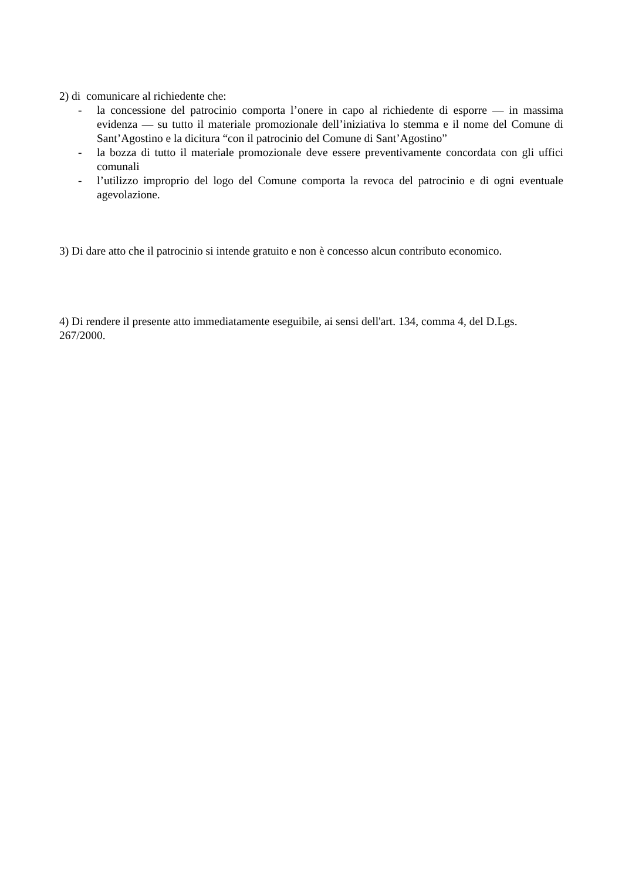2) di comunicare al richiedente che:
- la concessione del patrocinio comporta l’onere in capo al richiedente di esporre — in massima evidenza — su tutto il materiale promozionale dell’iniziativa lo stemma e il nome del Comune di Sant’Agostino e la dicitura “con il patrocinio del Comune di Sant’Agostino”
- la bozza di tutto il materiale promozionale deve essere preventivamente concordata con gli uffici comunali
- l’utilizzo improprio del logo del Comune comporta la revoca del patrocinio e di ogni eventuale agevolazione.
3) Di dare atto che il patrocinio si intende gratuito e non è concesso alcun contributo economico.
4) Di rendere il presente atto immediatamente eseguibile, ai sensi dell'art. 134, comma 4, del D.Lgs. 267/2000.